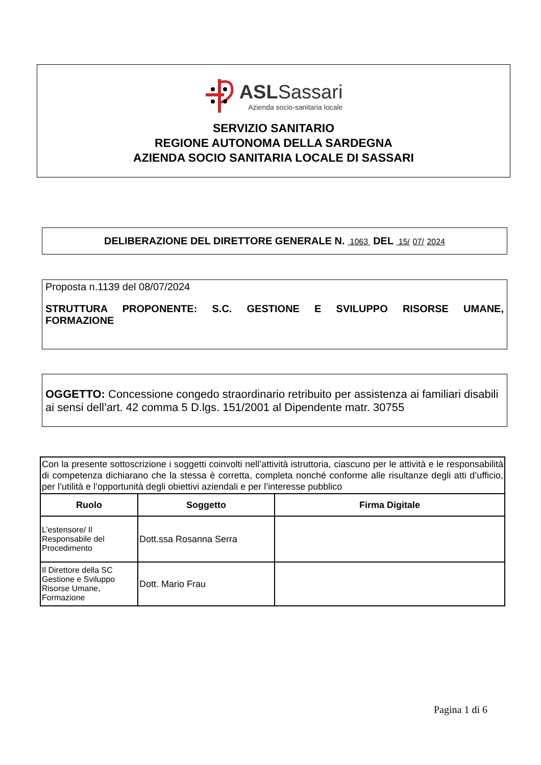ASLSassari
Azienda socio-sanitaria locale
SERVIZIO SANITARIO
REGIONE AUTONOMA DELLA SARDEGNA
AZIENDA SOCIO SANITARIA LOCALE DI SASSARI
DELIBERAZIONE DEL DIRETTORE GENERALE N. 1063 DEL 15/ 07/ 2024
Proposta n.1139 del 08/07/2024
STRUTTURA PROPONENTE: S.C. GESTIONE E SVILUPPO RISORSE UMANE, FORMAZIONE
OGGETTO: Concessione congedo straordinario retribuito per assistenza ai familiari disabili ai sensi dell’art. 42 comma 5 D.lgs. 151/2001 al Dipendente matr. 30755
| Con la presente sottoscrizione i soggetti coinvolti nell’attività istruttoria, ciascuno per le attività e le responsabilità di competenza dichiarano che la stessa è corretta, completa nonché conforme alle risultanze degli atti d’ufficio, per l’utilità e l’opportunità degli obiettivi aziendali e per l’interesse pubblico | | |
| Ruolo | Soggetto | Firma Digitale |
| L’estensore/ Il Responsabile del Procedimento | Dott.ssa Rosanna Serra | |
| Il Direttore della SC Gestione e Sviluppo Risorse Umane, Formazione | Dott. Mario Frau | |
Pagina 1 di 6